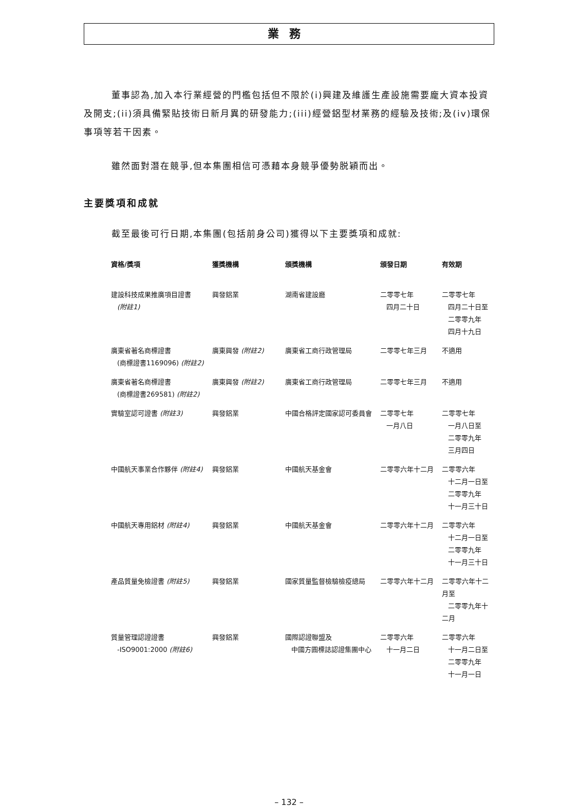業務
董事認為,加入本行業經營的門檻包括但不限於(i)興建及維護生產設施需要龐大資本投資及開支;(ii)須具備緊貼技術日新月異的研發能力;(iii)經營鋁型材業務的經驗及技術;及(iv)環保事項等若干因素。
雖然面對潛在競爭,但本集團相信可憑藉本身競爭優勢脱穎而出。
主要獎項和成就
截至最後可行日期,本集團(包括前身公司)獲得以下主要獎項和成就:
| 資格/獎項 | 獲獎機構 | 頒獎機構 | 頒發日期 | 有效期 |
| --- | --- | --- | --- | --- |
| 建設科技成果推廣項目證書 (附註1) | 興發鋁業 | 湖南省建設廳 | 二零零七年 四月二十日 | 二零零七年 四月二十日至 二零零九年 四月十九日 |
| 廣東省著名商標證書 (商標證書1169096) (附註2) | 廣東興發 (附註2) | 廣東省工商行政管理局 | 二零零七年三月 | 不適用 |
| 廣東省著名商標證書 (商標證書269581) (附註2) | 廣東興發 (附註2) | 廣東省工商行政管理局 | 二零零七年三月 | 不適用 |
| 實驗室認可證書 (附註3) | 興發鋁業 | 中國合格評定國家認可委員會 | 二零零七年 一月八日 | 二零零七年 一月八日至 二零零九年 三月四日 |
| 中國航天事業合作夥伴 (附註4) | 興發鋁業 | 中國航天基金會 | 二零零六年十二月 | 二零零六年 十二月一日至 二零零九年 十一月三十日 |
| 中國航天專用鋁材 (附註4) | 興發鋁業 | 中國航天基金會 | 二零零六年十二月 | 二零零六年 十二月一日至 二零零九年 十一月三十日 |
| 產品質量免檢證書 (附註5) | 興發鋁業 | 國家質量監督檢驗檢疫總局 | 二零零六年十二月 | 二零零六年十二月至 二零零九年十二月 |
| 質量管理認證證書 -ISO9001:2000 (附註6) | 興發鋁業 | 國際認證聯盟及 中國方圓標誌認證集團中心 | 二零零六年 十一月二日 | 二零零六年 十一月二日至 二零零九年 十一月一日 |
– 132 –